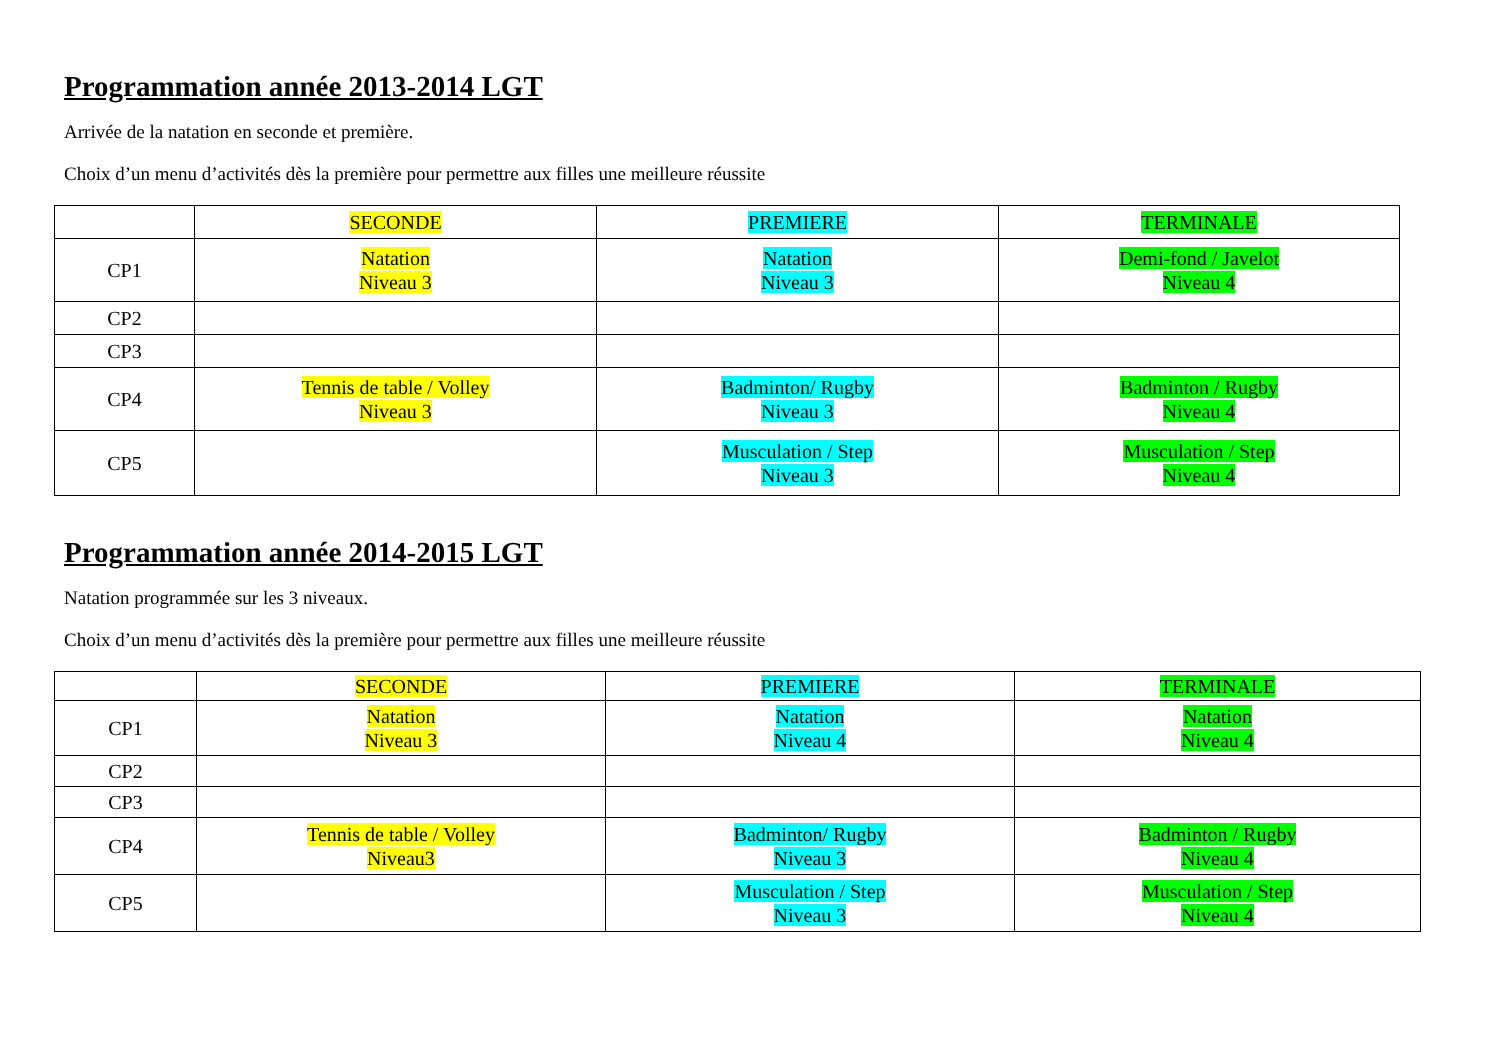Programmation année 2013-2014 LGT
Arrivée de la natation en seconde et première.
Choix d’un menu d’activités dès la première pour permettre aux filles une meilleure réussite
| | SECONDE | PREMIERE | TERMINALE |
| CP1 | Natation Niveau 3 | Natation Niveau 3 | Demi-fond / Javelot Niveau 4 |
| CP2 | | | |
| CP3 | | | |
| CP4 | Tennis de table / Volley Niveau 3 | Badminton/ Rugby Niveau 3 | Badminton / Rugby Niveau 4 |
| CP5 | | Musculation / Step Niveau 3 | Musculation / Step Niveau 4 |
Programmation année 2014-2015 LGT
Natation programmée sur les 3 niveaux.
Choix d’un menu d’activités dès la première pour permettre aux filles une meilleure réussite
| | SECONDE | PREMIERE | TERMINALE |
| CP1 | Natation Niveau 3 | Natation Niveau 4 | Natation Niveau 4 |
| CP2 | | | |
| CP3 | | | |
| CP4 | Tennis de table / Volley Niveau3 | Badminton/ Rugby Niveau 3 | Badminton / Rugby Niveau 4 |
| CP5 | | Musculation / Step Niveau 3 | Musculation / Step Niveau 4 |